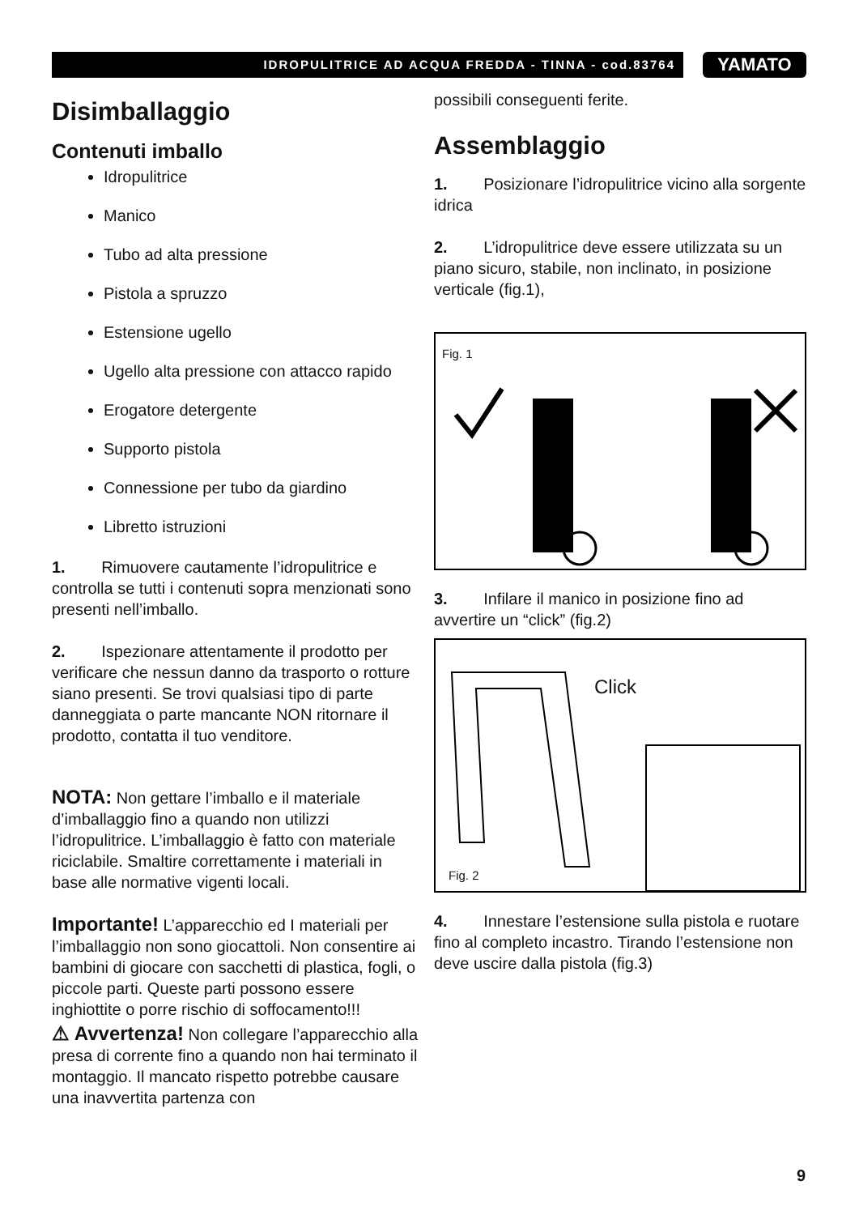IDROPULITRICE AD ACQUA FREDDA - TINNA - cod.83764
YAMATO
Disimballaggio
Contenuti imballo
Idropulitrice
Manico
Tubo ad alta pressione
Pistola a spruzzo
Estensione ugello
Ugello alta pressione con attacco rapido
Erogatore detergente
Supporto pistola
Connessione per tubo da giardino
Libretto istruzioni
1. Rimuovere cautamente l’idropulitrice e controlla se tutti i contenuti sopra menzionati sono presenti nell’imballo.
2. Ispezionare attentamente il prodotto per verificare che nessun danno da trasporto o rotture siano presenti. Se trovi qualsiasi tipo di parte danneggiata o parte mancante NON ritornare il prodotto, contatta il tuo venditore.
NOTA: Non gettare l’imballo e il materiale d’imballaggio fino a quando non utilizzi l’idropulitrice. L’imballaggio è fatto con materiale riciclabile. Smaltire correttamente i materiali in base alle normative vigenti locali.
Importante! L’apparecchio ed I materiali per l’imballaggio non sono giocattoli. Non consentire ai bambini di giocare con sacchetti di plastica, fogli, o piccole parti. Queste parti possono essere inghiottite o porre rischio di soffocamento!!!
⚠ Avvertenza! Non collegare l’apparecchio alla presa di corrente fino a quando non hai terminato il montaggio. Il mancato rispetto potrebbe causare una inavvertita partenza con
possibili conseguenti ferite.
Assemblaggio
1. Posizionare l’idropulitrice vicino alla sorgente idrica
2. L’idropulitrice deve essere utilizzata su un piano sicuro, stabile, non inclinato, in posizione verticale (fig.1),
Fig. 1
3. Infilare il manico in posizione fino ad avvertire un “click” (fig.2)
Click
Fig. 2
4. Innestare l’estensione sulla pistola e ruotare fino al completo incastro. Tirando l’estensione non deve uscire dalla pistola (fig.3)
9